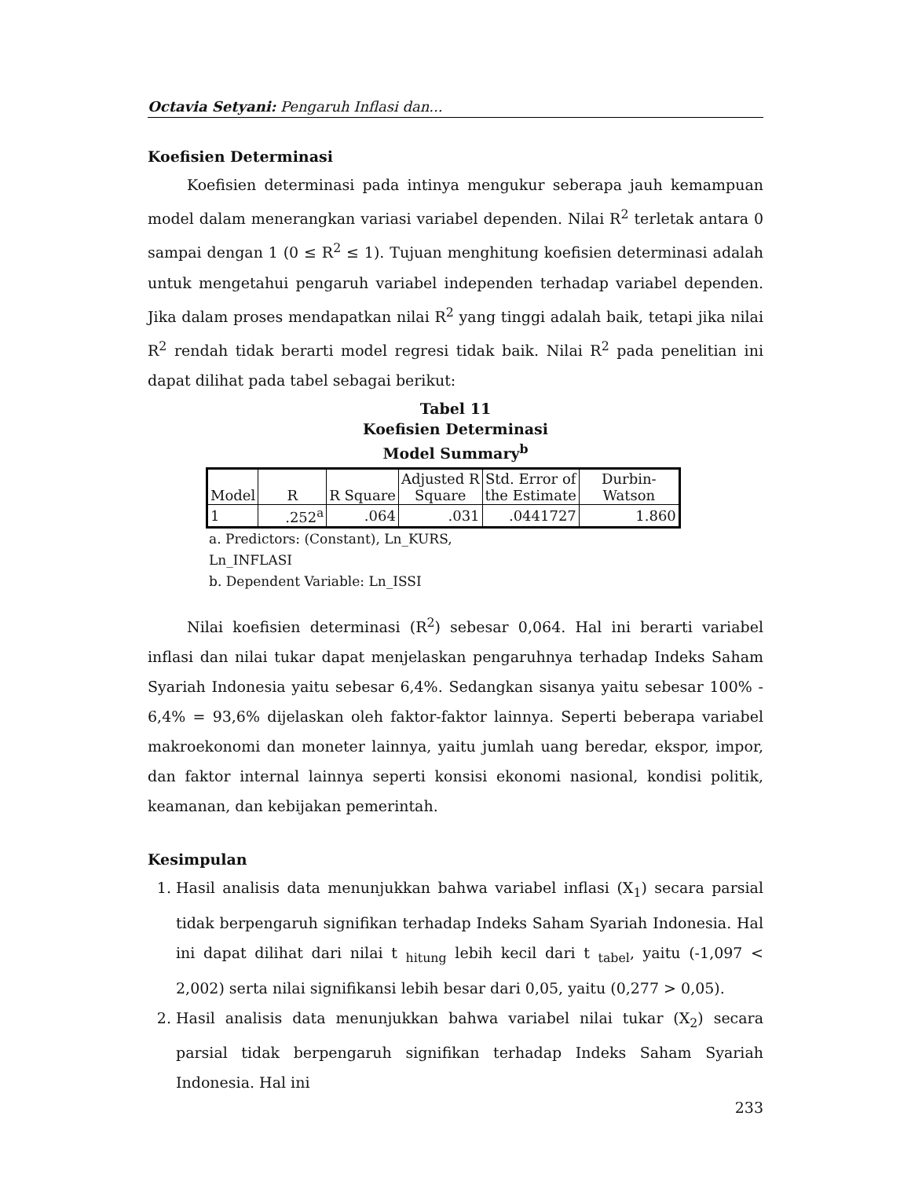Octavia Setyani: Pengaruh Inflasi dan...
Koefisien Determinasi
Koefisien determinasi pada intinya mengukur seberapa jauh kemampuan model dalam menerangkan variasi variabel dependen. Nilai R<sup>2</sup> terletak antara 0 sampai dengan 1 (0 ≤ R<sup>2</sup> ≤ 1). Tujuan menghitung koefisien determinasi adalah untuk mengetahui pengaruh variabel independen terhadap variabel dependen. Jika dalam proses mendapatkan nilai R<sup>2</sup> yang tinggi adalah baik, tetapi jika nilai R<sup>2</sup> rendah tidak berarti model regresi tidak baik. Nilai R<sup>2</sup> pada penelitian ini dapat dilihat pada tabel sebagai berikut:
Tabel 11
Koefisien Determinasi
Model Summary<sup>b</sup>
| Model | R | R Square | Adjusted R Square | Std. Error of the Estimate | Durbin- Watson |
| --- | --- | --- | --- | --- | --- |
| 1 | .252<sup>a</sup> | .064 | .031 | .0441727 | 1.860 |
a. Predictors: (Constant), Ln_KURS,
Ln_INFLASI
b. Dependent Variable: Ln_ISSI
Nilai koefisien determinasi (R<sup>2</sup>) sebesar 0,064. Hal ini berarti variabel inflasi dan nilai tukar dapat menjelaskan pengaruhnya terhadap Indeks Saham Syariah Indonesia yaitu sebesar 6,4%. Sedangkan sisanya yaitu sebesar 100% - 6,4% = 93,6% dijelaskan oleh faktor-faktor lainnya. Seperti beberapa variabel makroekonomi dan moneter lainnya, yaitu jumlah uang beredar, ekspor, impor, dan faktor internal lainnya seperti konsisi ekonomi nasional, kondisi politik, keamanan, dan kebijakan pemerintah.
Kesimpulan
1. Hasil analisis data menunjukkan bahwa variabel inflasi (X<sub>1</sub>) secara parsial tidak berpengaruh signifikan terhadap Indeks Saham Syariah Indonesia. Hal ini dapat dilihat dari nilai t <sub>hitung</sub> lebih kecil dari t <sub>tabel</sub>, yaitu (-1,097 < 2,002) serta nilai signifikansi lebih besar dari 0,05, yaitu (0,277 > 0,05).
2. Hasil analisis data menunjukkan bahwa variabel nilai tukar (X<sub>2</sub>) secara parsial tidak berpengaruh signifikan terhadap Indeks Saham Syariah Indonesia. Hal ini
233